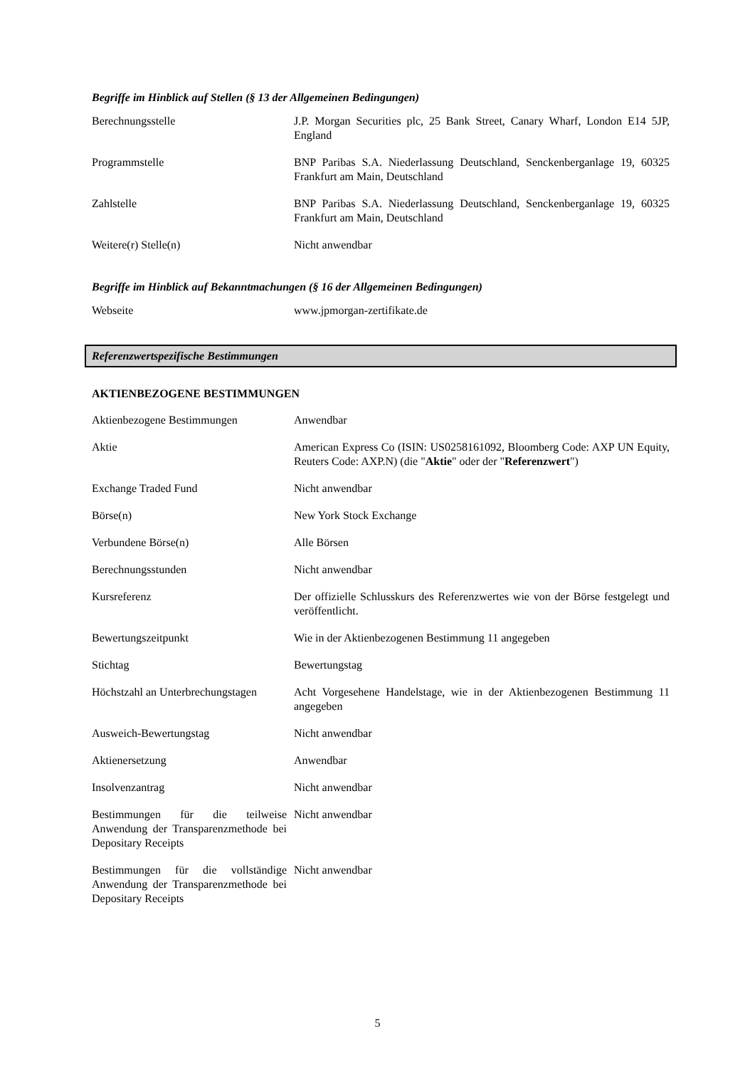Begriffe im Hinblick auf Stellen (§ 13 der Allgemeinen Bedingungen)
| Berechnungsstelle | J.P. Morgan Securities plc, 25 Bank Street, Canary Wharf, London E14 5JP, England |
| Programmstelle | BNP Paribas S.A. Niederlassung Deutschland, Senckenberganlage 19, 60325 Frankfurt am Main, Deutschland |
| Zahlstelle | BNP Paribas S.A. Niederlassung Deutschland, Senckenberganlage 19, 60325 Frankfurt am Main, Deutschland |
| Weitere(r) Stelle(n) | Nicht anwendbar |
Begriffe im Hinblick auf Bekanntmachungen (§ 16 der Allgemeinen Bedingungen)
| Webseite | www.jpmorgan-zertifikate.de |
Referenzwertspezifische Bestimmungen
AKTIENBEZOGENE BESTIMMUNGEN
| Aktienbezogene Bestimmungen | Anwendbar |
| Aktie | American Express Co (ISIN: US0258161092, Bloomberg Code: AXP UN Equity, Reuters Code: AXP.N) (die " Aktie " oder der " Referenzwert ") |
| Exchange Traded Fund | Nicht anwendbar |
| Börse(n) | New York Stock Exchange |
| Verbundene Börse(n) | Alle Börsen |
| Berechnungsstunden | Nicht anwendbar |
| Kursreferenz | Der offizielle Schlusskurs des Referenzwertes wie von der Börse festgelegt und veröffentlicht. |
| Bewertungszeitpunkt | Wie in der Aktienbezogenen Bestimmung 11 angegeben |
| Stichtag | Bewertungstag |
| Höchstzahl an Unterbrechungstagen | Acht Vorgesehene Handelstage, wie in der Aktienbezogenen Bestimmung 11 angegeben |
| Ausweich-Bewertungstag | Nicht anwendbar |
| Aktienersetzung | Anwendbar |
| Insolvenzantrag | Nicht anwendbar |
| Bestimmungen für die teilweise Anwendung der Transparenzmethode bei Depositary Receipts | Nicht anwendbar |
| Bestimmungen für die vollständige Anwendung der Transparenzmethode bei Depositary Receipts | Nicht anwendbar |
5